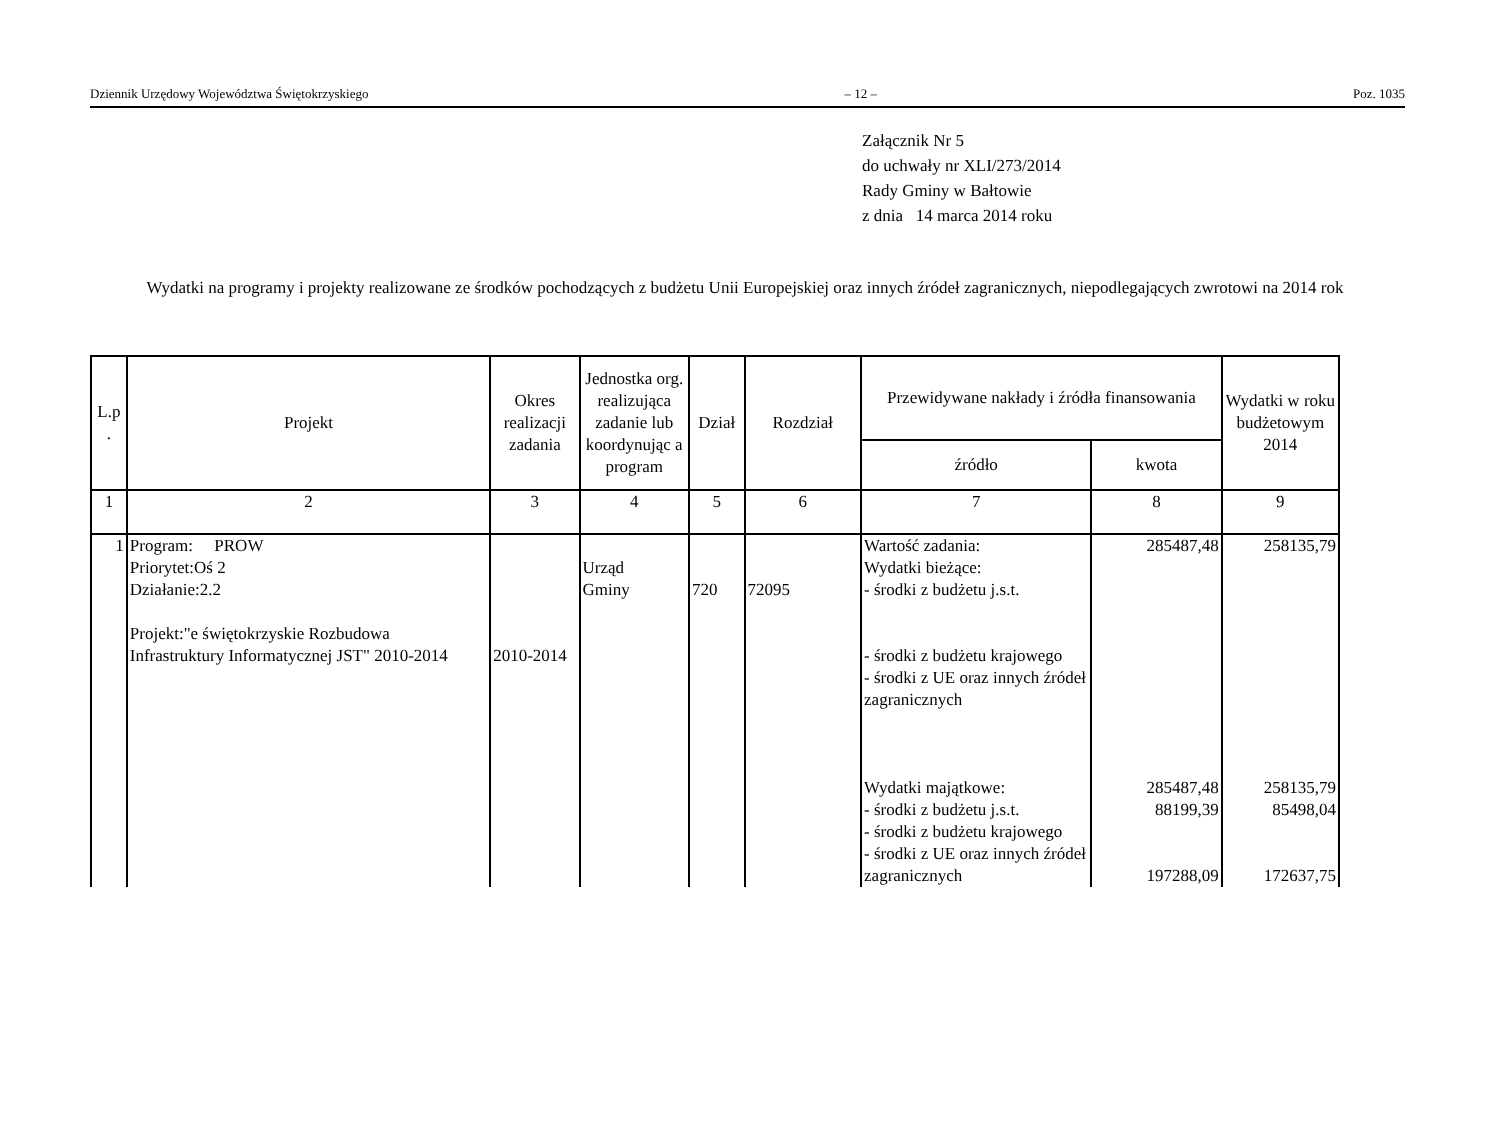Dziennik Urzędowy Województwa Świętokrzyskiego – 12 – Poz. 1035
Załącznik Nr 5
do uchwały nr XLI/273/2014
Rady Gminy w Bałtowie
z dnia 14 marca 2014 roku
Wydatki na programy i projekty realizowane ze środków pochodzących z budżetu Unii Europejskiej oraz innych źródeł zagranicznych, niepodlegających zwrotowi na 2014 rok
| L.p . | Projekt | Okres realizacji zadania | Jednostka org. realizująca zadanie lub koordynując a program | Dział | Rozdział | Przewidywane nakłady i źródła finansowania | | Wydatki w roku budżetowym 2014 |
| --- | --- | --- | --- | --- | --- | --- | --- | --- |
| | | | | | | źródło | kwota | |
| 1 | 2 | 3 | 4 | 5 | 6 | 7 | 8 | 9 |
| 1 | Program: PROW Priorytet:Oś 2 Działanie:2.2 Projekt:"e świętokrzyskie Rozbudowa Infrastruktury Informatycznej JST" 2010-2014 | 2010-2014 | Urząd Gminy | 720 | 72095 | Wartość zadania: Wydatki bieżące: - środki z budżetu j.s.t. - środki z budżetu krajowego - środki z UE oraz innych źródeł zagranicznych Wydatki majątkowe: - środki z budżetu j.s.t. - środki z budżetu krajowego - środki z UE oraz innych źródeł zagranicznych | 285487,48 285487,48 88199,39 197288,09 | 258135,79 258135,79 85498,04 172637,75 |